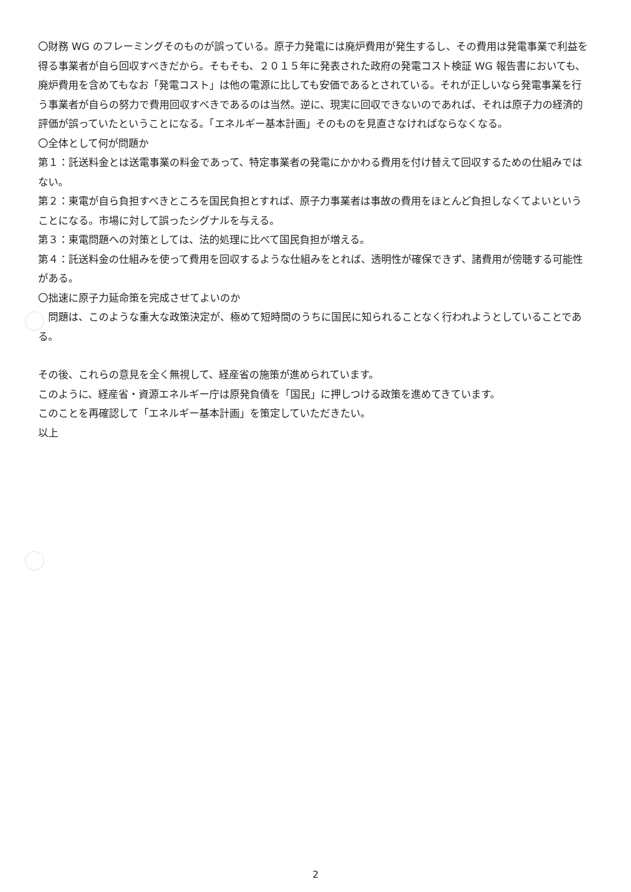〇財務 WG のフレーミングそのものが誤っている。原子力発電には廃炉費用が発生するし、その費用は発電事業で利益を得る事業者が自ら回収すべきだから。そもそも、２０１５年に発表された政府の発電コスト検証 WG 報告書においても、廃炉費用を含めてもなお「発電コスト」は他の電源に比しても安価であるとされている。それが正しいなら発電事業を行う事業者が自らの努力で費用回収すべきであるのは当然。逆に、現実に回収できないのであれば、それは原子力の経済的評価が誤っていたということになる。「エネルギー基本計画」そのものを見直さなければならなくなる。
〇全体として何が問題か
第１：託送料金とは送電事業の料金であって、特定事業者の発電にかかわる費用を付け替えて回収するための仕組みではない。
第２：東電が自ら負担すべきところを国民負担とすれば、原子力事業者は事故の費用をほとんど負担しなくてよいということになる。市場に対して誤ったシグナルを与える。
第３：東電問題への対策としては、法的処理に比べて国民負担が増える。
第４：託送料金の仕組みを使って費用を回収するような仕組みをとれば、透明性が確保できず、諸費用が傍聴する可能性がある。
〇拙速に原子力延命策を完成させてよいのか
　問題は、このような重大な政策決定が、極めて短時間のうちに国民に知られることなく行われようとしていることである。
その後、これらの意見を全く無視して、経産省の施策が進められています。
このように、経産省・資源エネルギー庁は原発負債を「国民」に押しつける政策を進めてきています。
このことを再確認して「エネルギー基本計画」を策定していただきたい。
以上
2